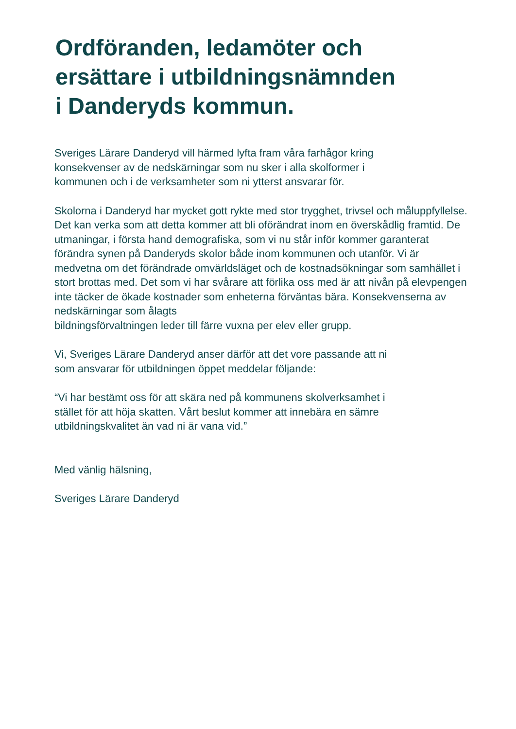Ordföranden, ledamöter och ersättare i utbildningsnämnden i Danderyds kommun.
Sveriges Lärare Danderyd vill härmed lyfta fram våra farhågor kring
konsekvenser av de nedskärningar som nu sker i alla skolformer i
kommunen och i de verksamheter som ni ytterst ansvarar för.
Skolorna i Danderyd har mycket gott rykte med stor trygghet, trivsel och måluppfyllelse. Det kan verka som att detta kommer att bli oförändrat inom en överskådlig framtid. De utmaningar, i första hand demografiska, som vi nu står inför kommer garanterat förändra synen på Danderyds skolor både inom kommunen och utanför. Vi är medvetna om det förändrade omvärldsläget och de kostnadsökningar som samhället i stort brottas med. Det som vi har svårare att förlika oss med är att nivån på elevpengen inte täcker de ökade kostnader som enheterna förväntas bära. Konsekvenserna av nedskärningar som ålagts
bildningsförvaltningen leder till färre vuxna per elev eller grupp.
Vi, Sveriges Lärare Danderyd anser därför att det vore passande att ni
som ansvarar för utbildningen öppet meddelar följande:
“Vi har bestämt oss för att skära ned på kommunens skolverksamhet i
stället för att höja skatten. Vårt beslut kommer att innebära en sämre
utbildningskvalitet än vad ni är vana vid.”
Med vänlig hälsning,
Sveriges Lärare Danderyd